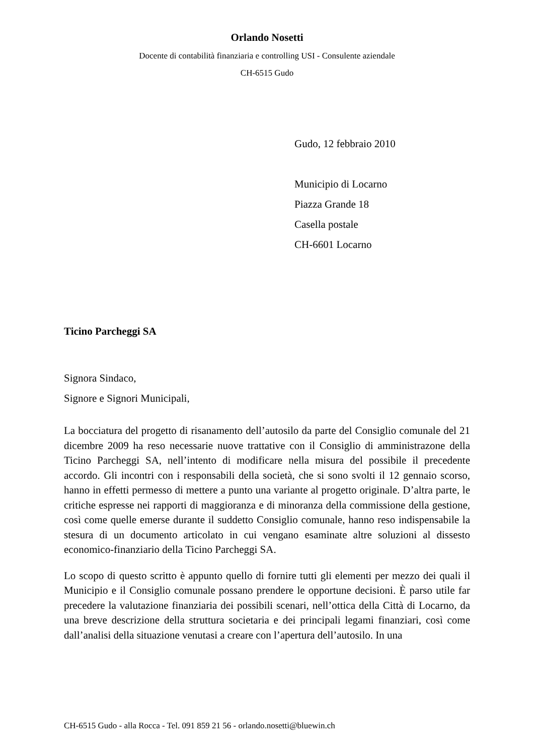Orlando Nosetti
Docente di contabilità finanziaria e controlling USI - Consulente aziendale
CH-6515 Gudo
Gudo, 12 febbraio 2010
Municipio di Locarno
Piazza Grande 18
Casella postale
CH-6601 Locarno
Ticino Parcheggi SA
Signora Sindaco,
Signore e Signori Municipali,
La bocciatura del progetto di risanamento dell’autosilo da parte del Consiglio comunale del 21 dicembre 2009 ha reso necessarie nuove trattative con il Consiglio di amministrazone della Ticino Parcheggi SA, nell’intento di modificare nella misura del possibile il precedente accordo. Gli incontri con i responsabili della società, che si sono svolti il 12 gennaio scorso, hanno in effetti permesso di mettere a punto una variante al progetto originale. D’altra parte, le critiche espresse nei rapporti di maggioranza e di minoranza della commissione della gestione, così come quelle emerse durante il suddetto Consiglio comunale, hanno reso indispensabile la stesura di un documento articolato in cui vengano esaminate altre soluzioni al dissesto economico-finanziario della Ticino Parcheggi SA.
Lo scopo di questo scritto è appunto quello di fornire tutti gli elementi per mezzo dei quali il Municipio e il Consiglio comunale possano prendere le opportune decisioni. È parso utile far precedere la valutazione finanziaria dei possibili scenari, nell’ottica della Città di Locarno, da una breve descrizione della struttura societaria e dei principali legami finanziari, così come dall’analisi della situazione venutasi a creare con l’apertura dell’autosilo. In una
CH-6515 Gudo - alla Rocca - Tel. 091 859 21 56 - orlando.nosetti@bluewin.ch